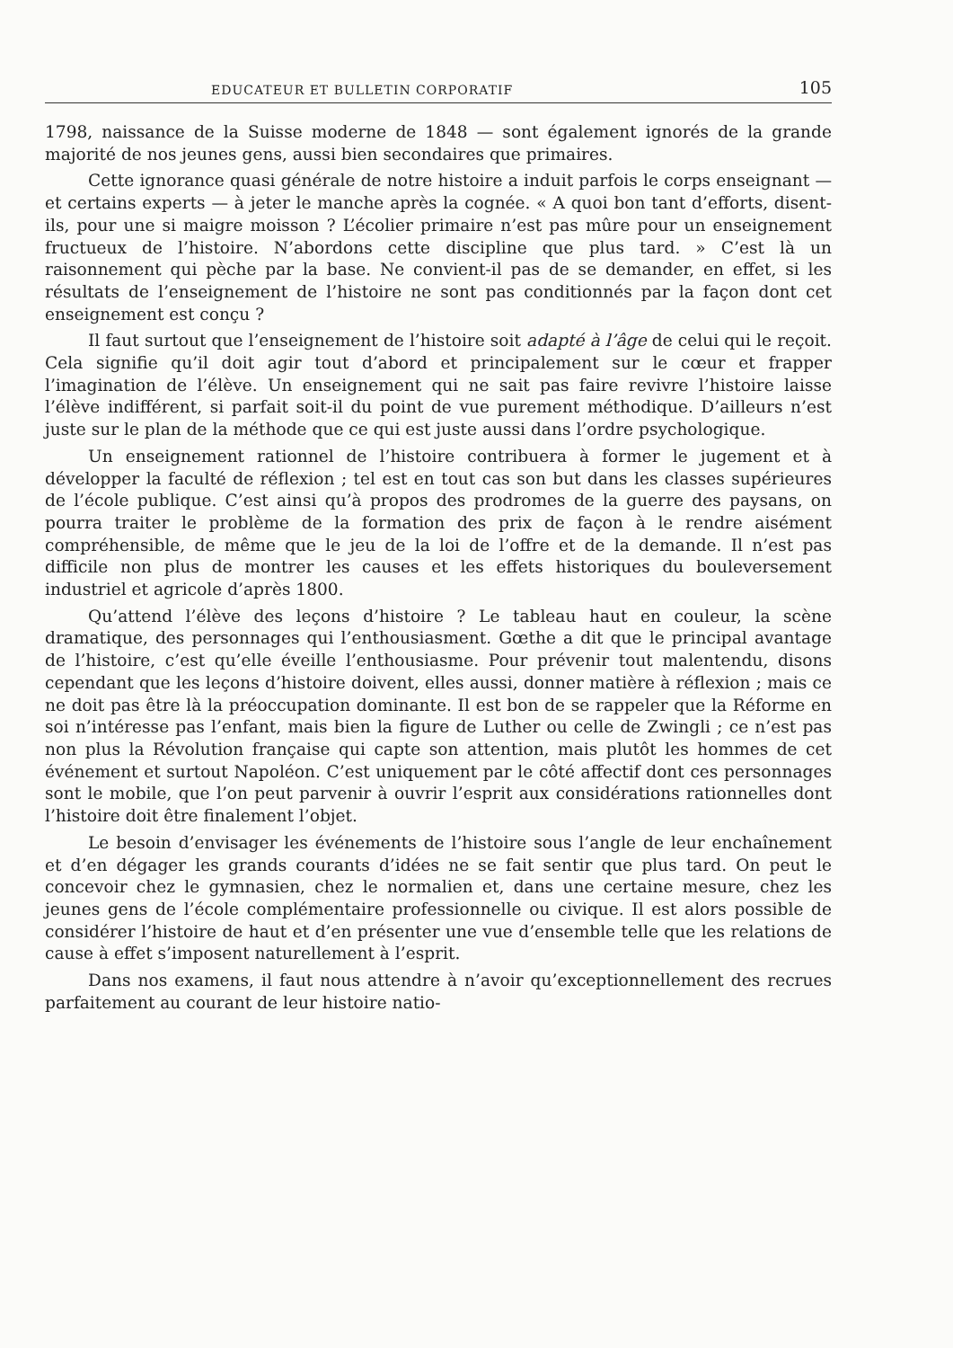EDUCATEUR ET BULLETIN CORPORATIF 105
1798, naissance de la Suisse moderne de 1848 — sont également ignorés de la grande majorité de nos jeunes gens, aussi bien secondaires que primaires.
Cette ignorance quasi générale de notre histoire a induit parfois le corps enseignant — et certains experts — à jeter le manche après la cognée. « A quoi bon tant d’efforts, disent-ils, pour une si maigre moisson ? L’écolier primaire n’est pas mûre pour un enseignement fructueux de l’histoire. N’abordons cette discipline que plus tard. » C’est là un raisonnement qui pèche par la base. Ne convient-il pas de se demander, en effet, si les résultats de l’enseignement de l’histoire ne sont pas conditionnés par la façon dont cet enseignement est conçu ?
Il faut surtout que l’enseignement de l’histoire soit adapté à l’âge de celui qui le reçoit. Cela signifie qu’il doit agir tout d’abord et principalement sur le cœur et frapper l’imagination de l’élève. Un enseignement qui ne sait pas faire revivre l’histoire laisse l’élève indifférent, si parfait soit-il du point de vue purement méthodique. D’ailleurs n’est juste sur le plan de la méthode que ce qui est juste aussi dans l’ordre psychologique.
Un enseignement rationnel de l’histoire contribuera à former le jugement et à développer la faculté de réflexion ; tel est en tout cas son but dans les classes supérieures de l’école publique. C’est ainsi qu’à propos des prodromes de la guerre des paysans, on pourra traiter le problème de la formation des prix de façon à le rendre aisément compréhensible, de même que le jeu de la loi de l’offre et de la demande. Il n’est pas difficile non plus de montrer les causes et les effets historiques du bouleversement industriel et agricole d’après 1800.
Qu’attend l’élève des leçons d’histoire ? Le tableau haut en couleur, la scène dramatique, des personnages qui l’enthousiasment. Gœthe a dit que le principal avantage de l’histoire, c’est qu’elle éveille l’enthousiasme. Pour prévenir tout malentendu, disons cependant que les leçons d’histoire doivent, elles aussi, donner matière à réflexion ; mais ce ne doit pas être là la préoccupation dominante. Il est bon de se rappeler que la Réforme en soi n’intéresse pas l’enfant, mais bien la figure de Luther ou celle de Zwingli ; ce n’est pas non plus la Révolution française qui capte son attention, mais plutôt les hommes de cet événement et surtout Napoléon. C’est uniquement par le côté affectif dont ces personnages sont le mobile, que l’on peut parvenir à ouvrir l’esprit aux considérations rationnelles dont l’histoire doit être finalement l’objet.
Le besoin d’envisager les événements de l’histoire sous l’angle de leur enchaînement et d’en dégager les grands courants d’idées ne se fait sentir que plus tard. On peut le concevoir chez le gymnasien, chez le normalien et, dans une certaine mesure, chez les jeunes gens de l’école complémentaire professionnelle ou civique. Il est alors possible de considérer l’histoire de haut et d’en présenter une vue d’ensemble telle que les relations de cause à effet s’imposent naturellement à l’esprit.
Dans nos examens, il faut nous attendre à n’avoir qu’exceptionnellement des recrues parfaitement au courant de leur histoire natio-